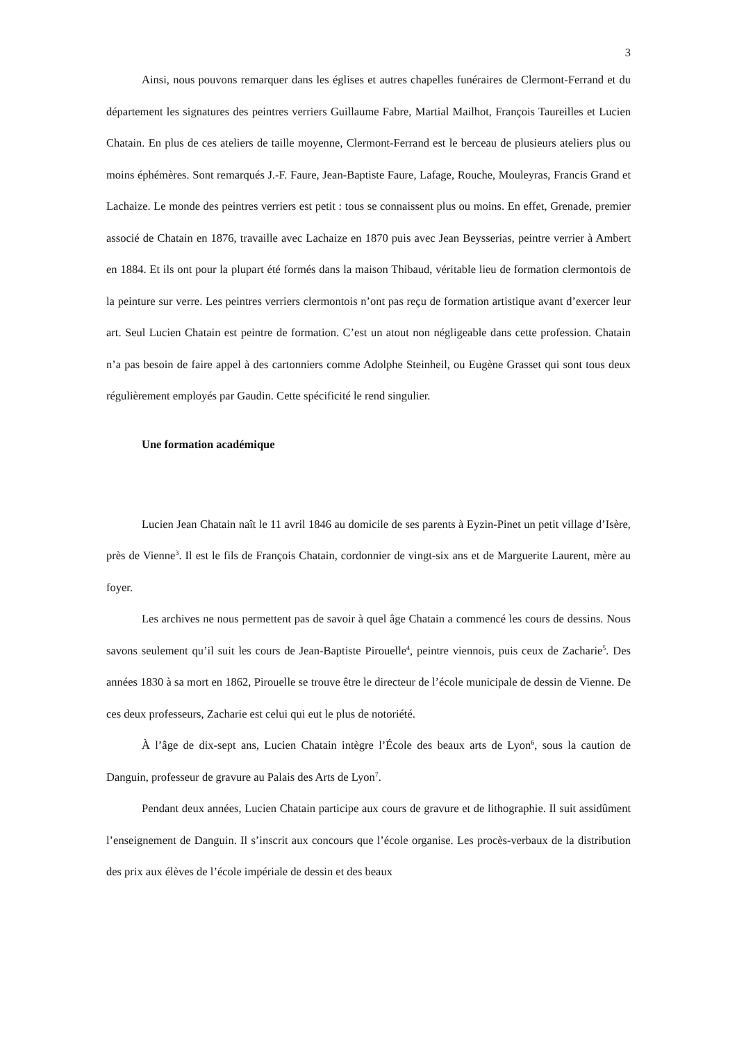3
Ainsi, nous pouvons remarquer dans les églises et autres chapelles funéraires de Clermont-Ferrand et du département les signatures des peintres verriers Guillaume Fabre, Martial Mailhot, François Taureilles et Lucien Chatain. En plus de ces ateliers de taille moyenne, Clermont-Ferrand est le berceau de plusieurs ateliers plus ou moins éphémères. Sont remarqués J.-F. Faure, Jean-Baptiste Faure, Lafage, Rouche, Mouleyras, Francis Grand et Lachaize. Le monde des peintres verriers est petit : tous se connaissent plus ou moins. En effet, Grenade, premier associé de Chatain en 1876, travaille avec Lachaize en 1870 puis avec Jean Beysserias, peintre verrier à Ambert en 1884. Et ils ont pour la plupart été formés dans la maison Thibaud, véritable lieu de formation clermontois de la peinture sur verre. Les peintres verriers clermontois n’ont pas reçu de formation artistique avant d’exercer leur art. Seul Lucien Chatain est peintre de formation. C’est un atout non négligeable dans cette profession. Chatain n’a pas besoin de faire appel à des cartonniers comme Adolphe Steinheil, ou Eugène Grasset qui sont tous deux régulièrement employés par Gaudin. Cette spécificité le rend singulier.
Une formation académique
Lucien Jean Chatain naît le 11 avril 1846 au domicile de ses parents à Eyzin-Pinet un petit village d’Isère, près de Vienne<sup>3</sup>. Il est le fils de François Chatain, cordonnier de vingt-six ans et de Marguerite Laurent, mère au foyer.
Les archives ne nous permettent pas de savoir à quel âge Chatain a commencé les cours de dessins. Nous savons seulement qu’il suit les cours de Jean-Baptiste Pirouelle<sup>4</sup>, peintre viennois, puis ceux de Zacharie<sup>5</sup>. Des années 1830 à sa mort en 1862, Pirouelle se trouve être le directeur de l’école municipale de dessin de Vienne. De ces deux professeurs, Zacharie est celui qui eut le plus de notoriété.
À l’âge de dix-sept ans, Lucien Chatain intègre l’École des beaux arts de Lyon<sup>6</sup>, sous la caution de Danguin, professeur de gravure au Palais des Arts de Lyon<sup>7</sup>.
Pendant deux années, Lucien Chatain participe aux cours de gravure et de lithographie. Il suit assidûment l’enseignement de Danguin. Il s’inscrit aux concours que l’école organise. Les procès-verbaux de la distribution des prix aux élèves de l’école impériale de dessin et des beaux